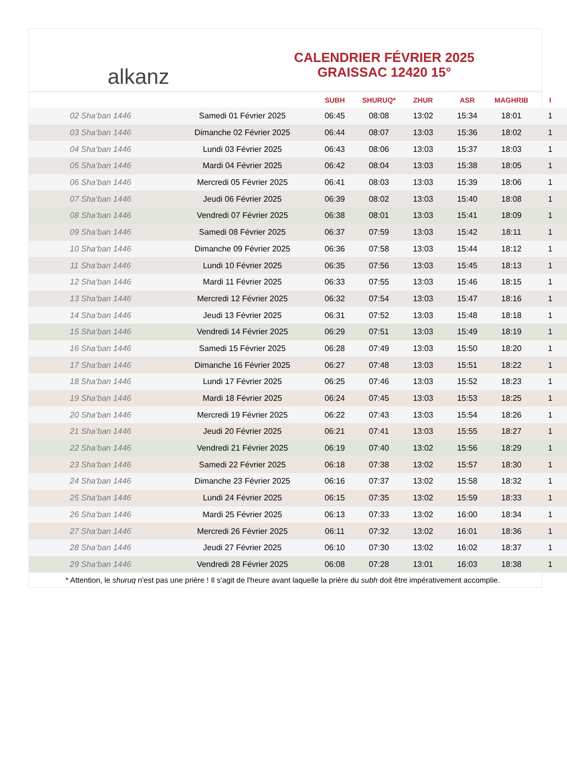alkanz
CALENDRIER FÉVRIER 2025
GRAISSAC 12420 15°
| | | SUBH | SHURUQ* | ZHUR | ASR | MAGHRIB | I |
| --- | --- | --- | --- | --- | --- | --- | --- |
| 02 Sha‘ban 1446 | Samedi 01 Février 2025 | 06:45 | 08:08 | 13:02 | 15:34 | 18:01 | 1 |
| 03 Sha‘ban 1446 | Dimanche 02 Février 2025 | 06:44 | 08:07 | 13:03 | 15:36 | 18:02 | 1 |
| 04 Sha‘ban 1446 | Lundi 03 Février 2025 | 06:43 | 08:06 | 13:03 | 15:37 | 18:03 | 1 |
| 05 Sha‘ban 1446 | Mardi 04 Février 2025 | 06:42 | 08:04 | 13:03 | 15:38 | 18:05 | 1 |
| 06 Sha‘ban 1446 | Mercredi 05 Février 2025 | 06:41 | 08:03 | 13:03 | 15:39 | 18:06 | 1 |
| 07 Sha‘ban 1446 | Jeudi 06 Février 2025 | 06:39 | 08:02 | 13:03 | 15:40 | 18:08 | 1 |
| 08 Sha‘ban 1446 | Vendredi 07 Février 2025 | 06:38 | 08:01 | 13:03 | 15:41 | 18:09 | 1 |
| 09 Sha‘ban 1446 | Samedi 08 Février 2025 | 06:37 | 07:59 | 13:03 | 15:42 | 18:11 | 1 |
| 10 Sha‘ban 1446 | Dimanche 09 Février 2025 | 06:36 | 07:58 | 13:03 | 15:44 | 18:12 | 1 |
| 11 Sha‘ban 1446 | Lundi 10 Février 2025 | 06:35 | 07:56 | 13:03 | 15:45 | 18:13 | 1 |
| 12 Sha‘ban 1446 | Mardi 11 Février 2025 | 06:33 | 07:55 | 13:03 | 15:46 | 18:15 | 1 |
| 13 Sha‘ban 1446 | Mercredi 12 Février 2025 | 06:32 | 07:54 | 13:03 | 15:47 | 18:16 | 1 |
| 14 Sha‘ban 1446 | Jeudi 13 Février 2025 | 06:31 | 07:52 | 13:03 | 15:48 | 18:18 | 1 |
| 15 Sha‘ban 1446 | Vendredi 14 Février 2025 | 06:29 | 07:51 | 13:03 | 15:49 | 18:19 | 1 |
| 16 Sha‘ban 1446 | Samedi 15 Février 2025 | 06:28 | 07:49 | 13:03 | 15:50 | 18:20 | 1 |
| 17 Sha‘ban 1446 | Dimanche 16 Février 2025 | 06:27 | 07:48 | 13:03 | 15:51 | 18:22 | 1 |
| 18 Sha‘ban 1446 | Lundi 17 Février 2025 | 06:25 | 07:46 | 13:03 | 15:52 | 18:23 | 1 |
| 19 Sha‘ban 1446 | Mardi 18 Février 2025 | 06:24 | 07:45 | 13:03 | 15:53 | 18:25 | 1 |
| 20 Sha‘ban 1446 | Mercredi 19 Février 2025 | 06:22 | 07:43 | 13:03 | 15:54 | 18:26 | 1 |
| 21 Sha‘ban 1446 | Jeudi 20 Février 2025 | 06:21 | 07:41 | 13:03 | 15:55 | 18:27 | 1 |
| 22 Sha‘ban 1446 | Vendredi 21 Février 2025 | 06:19 | 07:40 | 13:02 | 15:56 | 18:29 | 1 |
| 23 Sha‘ban 1446 | Samedi 22 Février 2025 | 06:18 | 07:38 | 13:02 | 15:57 | 18:30 | 1 |
| 24 Sha‘ban 1446 | Dimanche 23 Février 2025 | 06:16 | 07:37 | 13:02 | 15:58 | 18:32 | 1 |
| 25 Sha‘ban 1446 | Lundi 24 Février 2025 | 06:15 | 07:35 | 13:02 | 15:59 | 18:33 | 1 |
| 26 Sha‘ban 1446 | Mardi 25 Février 2025 | 06:13 | 07:33 | 13:02 | 16:00 | 18:34 | 1 |
| 27 Sha‘ban 1446 | Mercredi 26 Février 2025 | 06:11 | 07:32 | 13:02 | 16:01 | 18:36 | 1 |
| 28 Sha‘ban 1446 | Jeudi 27 Février 2025 | 06:10 | 07:30 | 13:02 | 16:02 | 18:37 | 1 |
| 29 Sha‘ban 1446 | Vendredi 28 Février 2025 | 06:08 | 07:28 | 13:01 | 16:03 | 18:38 | 1 |
* Attention, le shuruq n'est pas une prière ! Il s'agit de l'heure avant laquelle la prière du subh doit être impérativement accomplie.